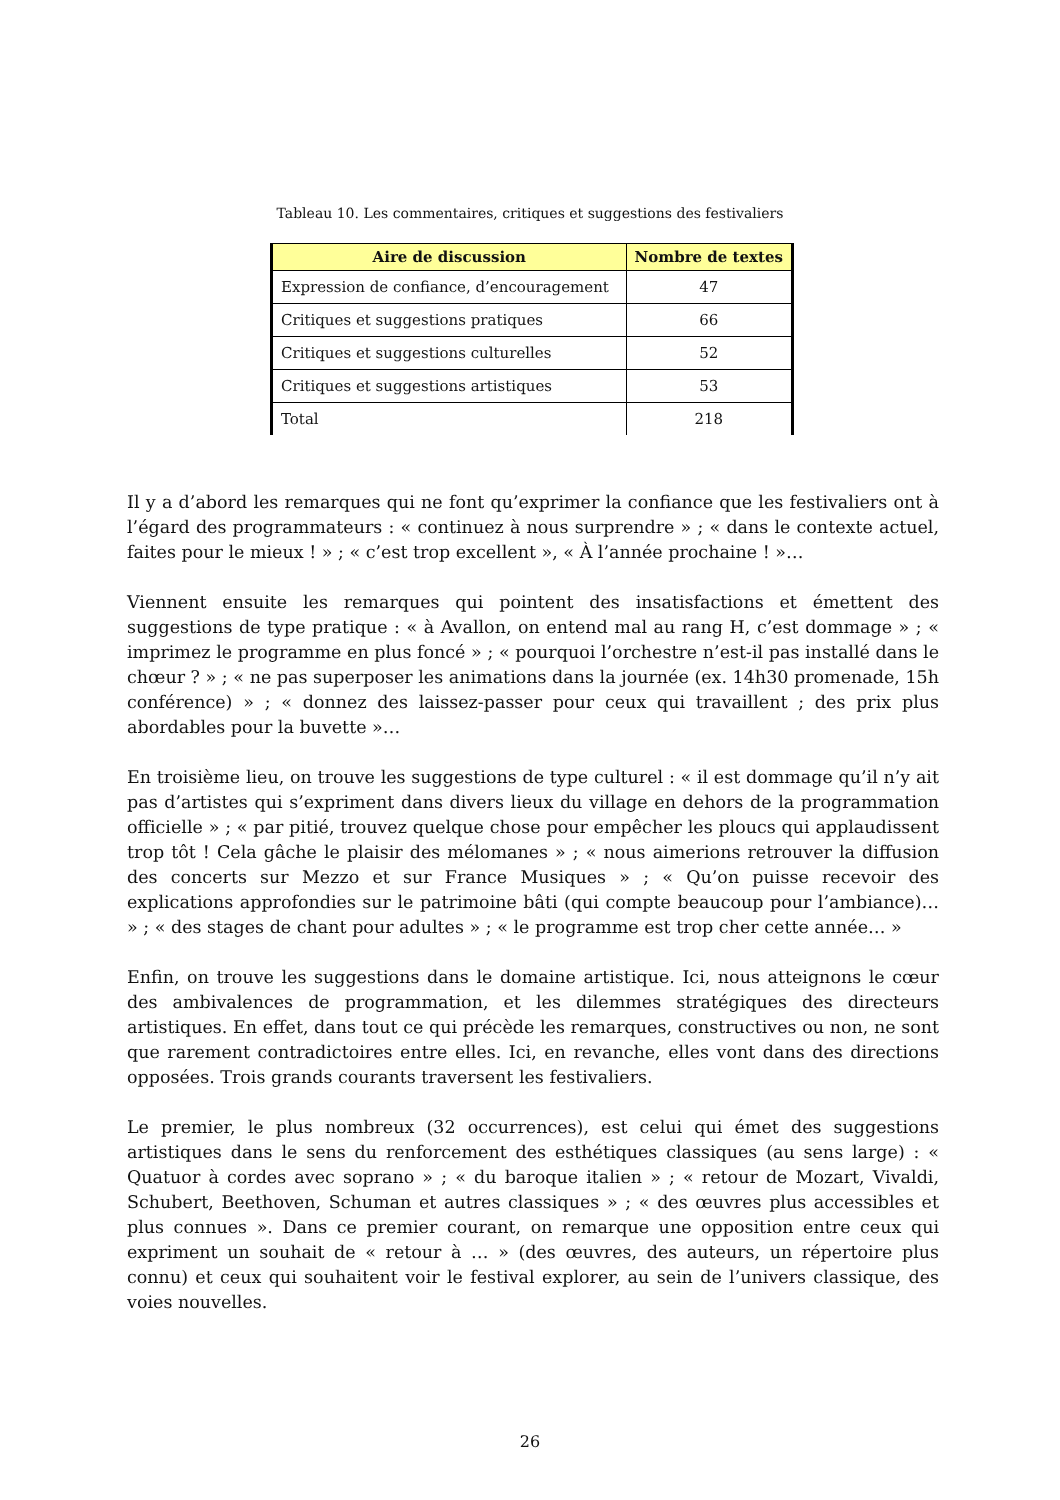Tableau 10. Les commentaires, critiques et suggestions des festivaliers
| Aire de discussion | Nombre de textes |
| --- | --- |
| Expression de confiance, d’encouragement | 47 |
| Critiques et suggestions pratiques | 66 |
| Critiques et suggestions culturelles | 52 |
| Critiques et suggestions artistiques | 53 |
| Total | 218 |
Il y a d’abord les remarques qui ne font qu’exprimer la confiance que les festivaliers ont à l’égard des programmateurs : « continuez à nous surprendre » ; « dans le contexte actuel, faites pour le mieux ! » ; « c’est trop excellent », « À l’année prochaine ! »…
Viennent ensuite les remarques qui pointent des insatisfactions et émettent des suggestions de type pratique : « à Avallon, on entend mal au rang H, c’est dommage » ; « imprimez le programme en plus foncé » ; « pourquoi l’orchestre n’est-il pas installé dans le chœur ? » ; « ne pas superposer les animations dans la journée (ex. 14h30 promenade, 15h conférence) » ; « donnez des laissez-passer pour ceux qui travaillent ; des prix plus abordables pour la buvette »…
En troisième lieu, on trouve les suggestions de type culturel : « il est dommage qu’il n’y ait pas d’artistes qui s’expriment dans divers lieux du village en dehors de la programmation officielle » ; « par pitié, trouvez quelque chose pour empêcher les ploucs qui applaudissent trop tôt ! Cela gâche le plaisir des mélomanes » ; « nous aimerions retrouver la diffusion des concerts sur Mezzo et sur France Musiques » ; « Qu’on puisse recevoir des explications approfondies sur le patrimoine bâti (qui compte beaucoup pour l’ambiance)… » ; « des stages de chant pour adultes » ; « le programme est trop cher cette année… »
Enfin, on trouve les suggestions dans le domaine artistique. Ici, nous atteignons le cœur des ambivalences de programmation, et les dilemmes stratégiques des directeurs artistiques. En effet, dans tout ce qui précède les remarques, constructives ou non, ne sont que rarement contradictoires entre elles. Ici, en revanche, elles vont dans des directions opposées. Trois grands courants traversent les festivaliers.
Le premier, le plus nombreux (32 occurrences), est celui qui émet des suggestions artistiques dans le sens du renforcement des esthétiques classiques (au sens large) : « Quatuor à cordes avec soprano » ; « du baroque italien » ; « retour de Mozart, Vivaldi, Schubert, Beethoven, Schuman et autres classiques » ; « des œuvres plus accessibles et plus connues ». Dans ce premier courant, on remarque une opposition entre ceux qui expriment un souhait de « retour à … » (des œuvres, des auteurs, un répertoire plus connu) et ceux qui souhaitent voir le festival explorer, au sein de l’univers classique, des voies nouvelles.
26